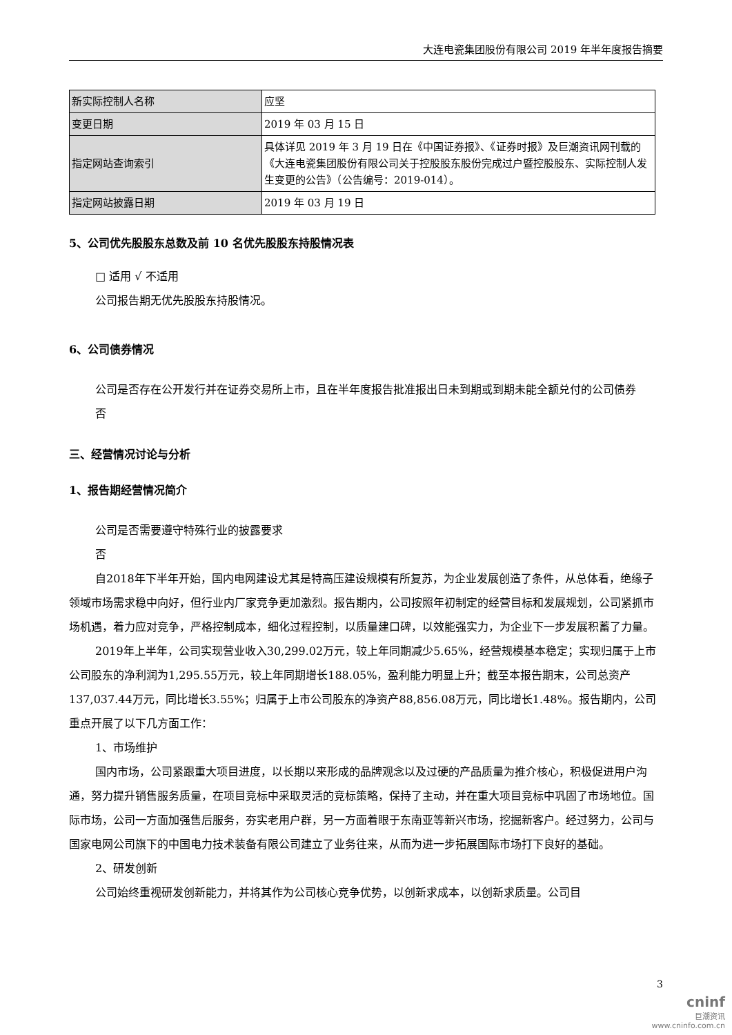大连电瓷集团股份有限公司 2019 年半年度报告摘要
| 新实际控制人名称 | 应坚 |
| 变更日期 | 2019 年 03 月 15 日 |
| 指定网站查询索引 | 具体详见 2019 年 3 月 19 日在《中国证券报》、《证券时报》及巨潮资讯网刊载的《大连电瓷集团股份有限公司关于控股股东股份完成过户暨控股股东、实际控制人发生变更的公告》（公告编号：2019-014）。 |
| 指定网站披露日期 | 2019 年 03 月 19 日 |
5、公司优先股股东总数及前 10 名优先股股东持股情况表
□ 适用 √ 不适用
公司报告期无优先股股东持股情况。
6、公司债券情况
公司是否存在公开发行并在证券交易所上市，且在半年度报告批准报出日未到期或到期未能全额兑付的公司债券
否
三、经营情况讨论与分析
1、报告期经营情况简介
公司是否需要遵守特殊行业的披露要求
否
自2018年下半年开始，国内电网建设尤其是特高压建设规模有所复苏，为企业发展创造了条件，从总体看，绝缘子领域市场需求稳中向好，但行业内厂家竞争更加激烈。报告期内，公司按照年初制定的经营目标和发展规划，公司紧抓市场机遇，着力应对竞争，严格控制成本，细化过程控制，以质量建口碑，以效能强实力，为企业下一步发展积蓄了力量。
2019年上半年，公司实现营业收入30,299.02万元，较上年同期减少5.65%，经营规模基本稳定；实现归属于上市公司股东的净利润为1,295.55万元，较上年同期增长188.05%，盈利能力明显上升；截至本报告期末，公司总资产137,037.44万元，同比增长3.55%；归属于上市公司股东的净资产88,856.08万元，同比增长1.48%。报告期内，公司重点开展了以下几方面工作：
1、市场维护
国内市场，公司紧跟重大项目进度，以长期以来形成的品牌观念以及过硬的产品质量为推介核心，积极促进用户沟通，努力提升销售服务质量，在项目竞标中采取灵活的竞标策略，保持了主动，并在重大项目竞标中巩固了市场地位。国际市场，公司一方面加强售后服务，夯实老用户群，另一方面着眼于东南亚等新兴市场，挖掘新客户。经过努力，公司与国家电网公司旗下的中国电力技术装备有限公司建立了业务往来，从而为进一步拓展国际市场打下良好的基础。
2、研发创新
公司始终重视研发创新能力，并将其作为公司核心竞争优势，以创新求成本，以创新求质量。公司目
3
cninf
巨潮资讯
www.cninfo.com.cn